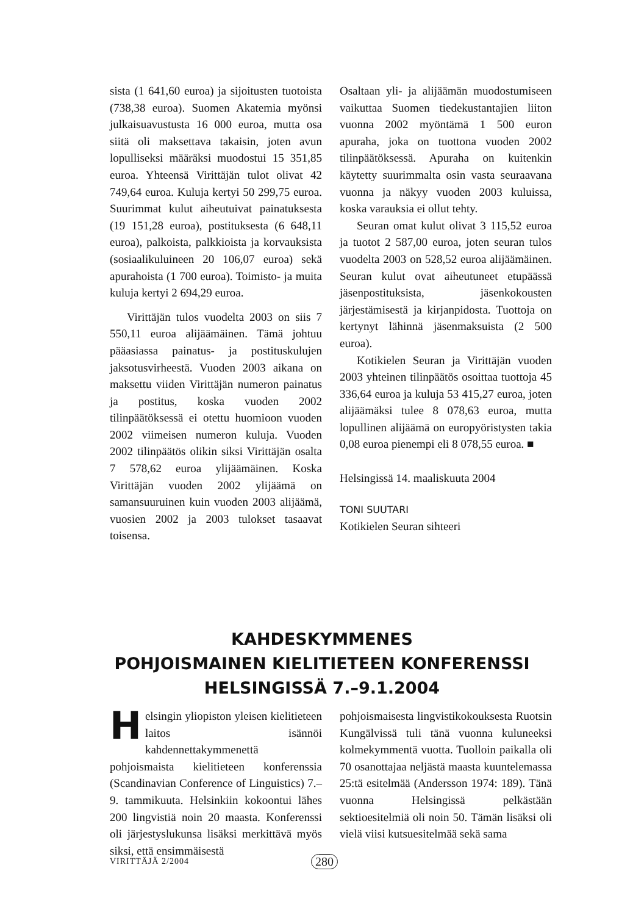sista (1 641,60 euroa) ja sijoitusten tuotoista (738,38 euroa). Suomen Akatemia myönsi julkaisuavustusta 16 000 euroa, mutta osa siitä oli maksettava takaisin, joten avun lopulliseksi määräksi muodostui 15 351,85 euroa. Yhteensä Virittäjän tulot olivat 42 749,64 euroa. Kuluja kertyi 50 299,75 euroa. Suurimmat kulut aiheutuivat painatuksesta (19 151,28 euroa), postituksesta (6 648,11 euroa), palkoista, palkkioista ja korvauksista (sosiaalikuluineen 20 106,07 euroa) sekä apurahoista (1 700 euroa). Toimisto- ja muita kuluja kertyi 2 694,29 euroa.
Virittäjän tulos vuodelta 2003 on siis 7 550,11 euroa alijäämäinen. Tämä johtuu pääasiassa painatus- ja postituskulujen jaksotusvirheestä. Vuoden 2003 aikana on maksettu viiden Virittäjän numeron painatus ja postitus, koska vuoden 2002 tilinpäätöksessä ei otettu huomioon vuoden 2002 viimeisen numeron kuluja. Vuoden 2002 tilinpäätös olikin siksi Virittäjän osalta 7 578,62 euroa ylijäämäinen. Koska Virittäjän vuoden 2002 ylijäämä on samansuuruinen kuin vuoden 2003 alijäämä, vuosien 2002 ja 2003 tulokset tasaavat toisensa.
Osaltaan yli- ja alijäämän muodostumiseen vaikuttaa Suomen tiedekustantajien liiton vuonna 2002 myöntämä 1 500 euron apuraha, joka on tuottona vuoden 2002 tilinpäätöksessä. Apuraha on kuitenkin käytetty suurimmalta osin vasta seuraavana vuonna ja näkyy vuoden 2003 kuluissa, koska varauksia ei ollut tehty.
Seuran omat kulut olivat 3 115,52 euroa ja tuotot 2 587,00 euroa, joten seuran tulos vuodelta 2003 on 528,52 euroa alijäämäinen. Seuran kulut ovat aiheutuneet etupäässä jäsenpostituksista, jäsenkokousten järjestämisestä ja kirjanpidosta. Tuottoja on kertynyt lähinnä jäsenmaksuista (2 500 euroa).
Kotikielen Seuran ja Virittäjän vuoden 2003 yhteinen tilinpäätös osoittaa tuottoja 45 336,64 euroa ja kuluja 53 415,27 euroa, joten alijäämäksi tulee 8 078,63 euroa, mutta lopullinen alijäämä on europyöristysten takia 0,08 euroa pienempi eli 8 078,55 euroa. ■
Helsingissä 14. maaliskuuta 2004
TONI SUUTARI
Kotikielen Seuran sihteeri
KAHDESKYMMENES
POHJOISMAINEN KIELITIETEEN KONFERENSSI
HELSINGISSÄ 7.–9.1.2004
Helsingin yliopiston yleisen kielitieteen laitos isännöi kahdennettakymmenettä pohjoismaista kielitieteen konferenssia (Scandinavian Conference of Linguistics) 7.–9. tammikuuta. Helsinkiin kokoontui lähes 200 lingvistiä noin 20 maasta. Konferenssi oli järjestyslukunsa lisäksi merkittävä myös siksi, että ensimmäisestä
pohjoismaisesta lingvistikokouksesta Ruotsin Kungälvissä tuli tänä vuonna kuluneeksi kolmekymmentä vuotta. Tuolloin paikalla oli 70 osanottajaa neljästä maasta kuuntelemassa 25:tä esitelmää (Andersson 1974: 189). Tänä vuonna Helsingissä pelkästään sektioesitelmiä oli noin 50. Tämän lisäksi oli vielä viisi kutsuesitelmää sekä sama
VIRITTÄJÄ 2/2004 280